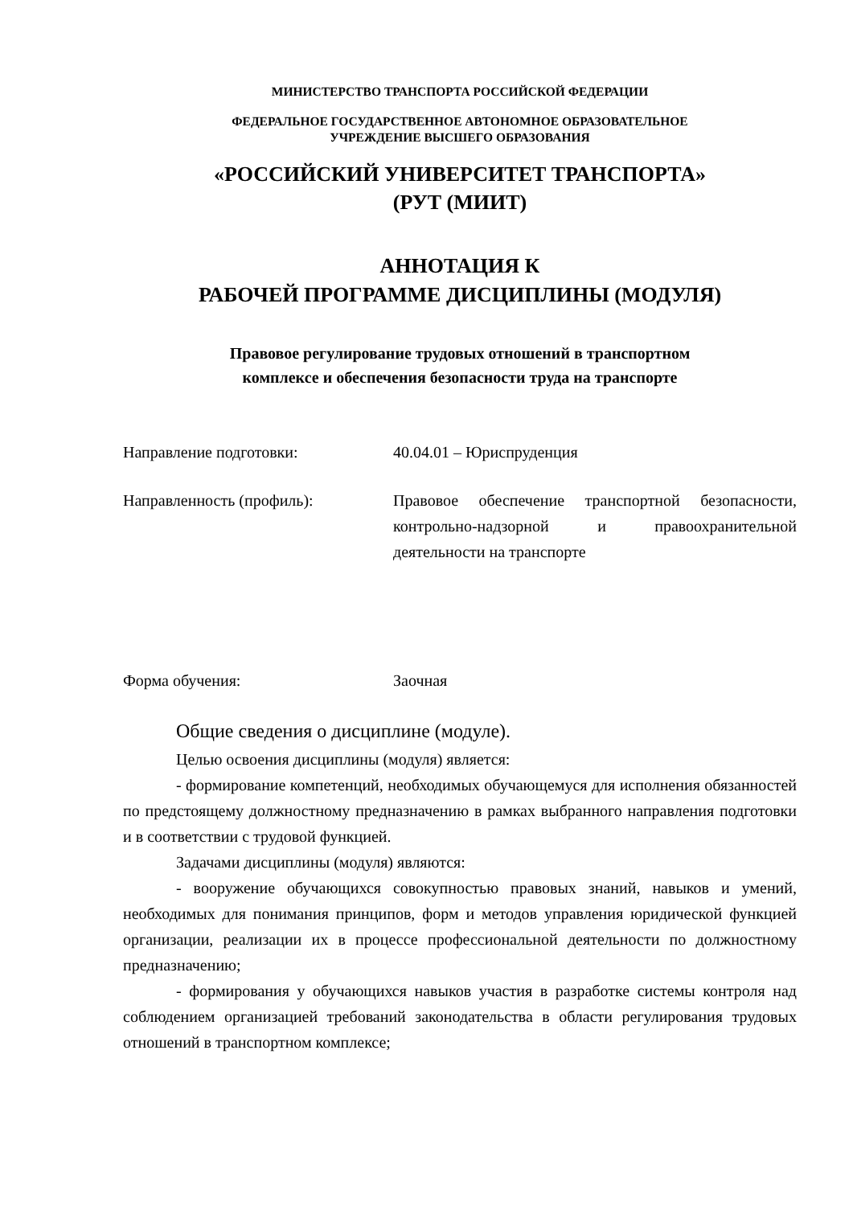МИНИСТЕРСТВО ТРАНСПОРТА РОССИЙСКОЙ ФЕДЕРАЦИИ
ФЕДЕРАЛЬНОЕ ГОСУДАРСТВЕННОЕ АВТОНОМНОЕ ОБРАЗОВАТЕЛЬНОЕ
УЧРЕЖДЕНИЕ ВЫСШЕГО ОБРАЗОВАНИЯ
«РОССИЙСКИЙ УНИВЕРСИТЕТ ТРАНСПОРТА»
(РУТ (МИИТ)
АННОТАЦИЯ К
РАБОЧЕЙ ПРОГРАММЕ ДИСЦИПЛИНЫ (МОДУЛЯ)
Правовое регулирование трудовых отношений в транспортном
комплексе и обеспечения безопасности труда на транспорте
| Направление подготовки: | 40.04.01 – Юриспруденция |
| Направленность (профиль): | Правовое обеспечение транспортной безопасности, контрольно-надзорной и правоохранительной деятельности на транспорте |
| Форма обучения: | Заочная |
Общие сведения о дисциплине (модуле).
Целью освоения дисциплины (модуля) является:
- формирование компетенций, необходимых обучающемуся для исполнения обязанностей по предстоящему должностному предназначению в рамках выбранного направления подготовки и в соответствии с трудовой функцией.
Задачами дисциплины (модуля) являются:
- вооружение обучающихся совокупностью правовых знаний, навыков и умений, необходимых для понимания принципов, форм и методов управления юридической функцией организации, реализации их в процессе профессиональной деятельности по должностному предназначению;
- формирования у обучающихся навыков участия в разработке системы контроля над соблюдением организацией требований законодательства в области регулирования трудовых отношений в транспортном комплексе;